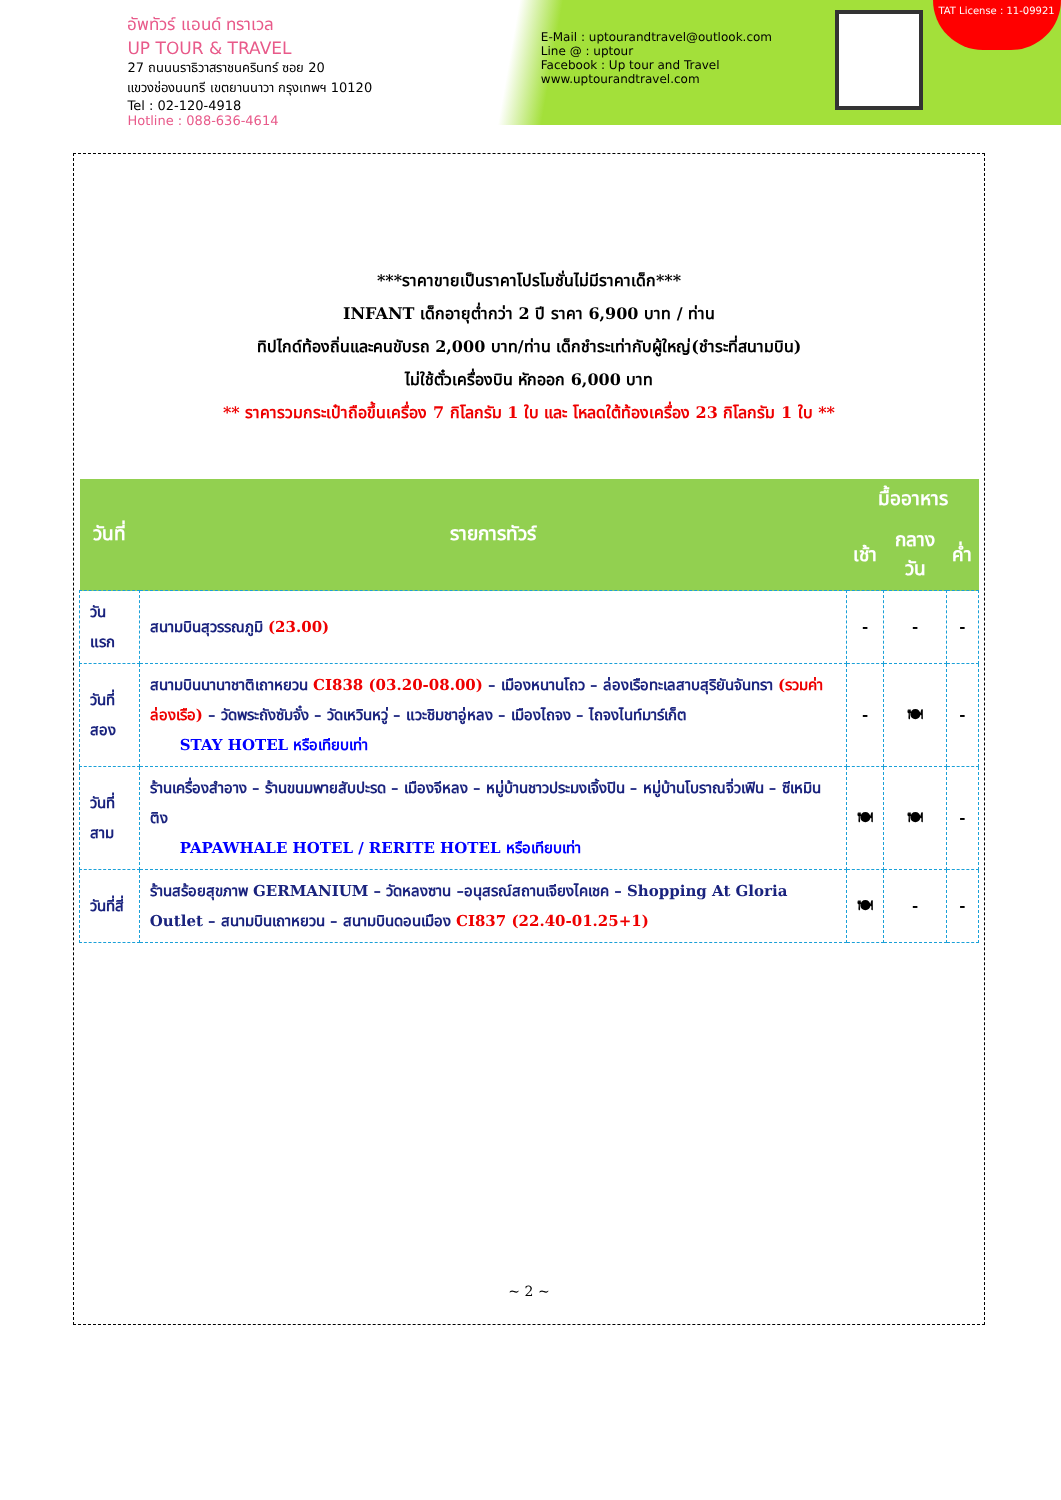อัพทัวร์ แอนด์ ทราเวล
UP TOUR & TRAVEL
27 ถนนนราธิวาสราชนครินทร์ ซอย 20
แขวงช่องนนทรี เขตยานนาวา กรุงเทพฯ 10120
Tel : 02-120-4918
Hotline : 088-636-4614
E-Mail : uptourandtravel@outlook.com
Line @ : uptour
Facebook : Up tour and Travel
www.uptourandtravel.com
TAT License : 11-09921
***ราคาขายเป็นราคาโปรโมชั่นไม่มีราคาเด็ก***
INFANT เด็กอายุต่ำกว่า 2 ปี ราคา 6,900 บาท / ท่าน
ทิปไกด์ท้องถิ่นและคนขับรถ 2,000 บาท/ท่าน เด็กชำระเท่ากับผู้ใหญ่(ชำระที่สนามบิน)
ไม่ใช้ตั๋วเครื่องบิน หักออก 6,000 บาท
** ราคารวมกระเป๋าถือขึ้นเครื่อง 7 กิโลกรัม 1 ใบ และ โหลดใต้ท้องเครื่อง 23 กิโลกรัม 1 ใบ **
| วันที่ | รายการทัวร์ | มื้ออาหาร | | |
| --- | --- | --- | --- | --- |
| | | เช้า | กลางวัน | ค่ำ |
| วันแรก | สนามบินสุวรรณภูมิ (23.00) | - | - | - |
| วันที่สอง | สนามบินนานาชาติเถาหยวน CI838 (03.20-08.00) – เมืองหนานโถว – ล่องเรือทะเลสาบสุริยันจันทรา (รวมค่าล่องเรือ) – วัดพระถังซัมจั๋ง – วัดเหวินหวู่ – แวะชิมชาอู่หลง – เมืองไถจง – ไถจงไนท์มาร์เก็ต STAY HOTEL หรือเทียบเท่า | - | 🍽 | - |
| วันที่สาม | ร้านเครื่องสำอาง – ร้านขนมพายสับปะรด – เมืองจีหลง – หมู่บ้านชาวประมงเจิ้งปิน – หมู่บ้านโบราณจิ่วเฟิน – ซีเหมินติง PAPAWHALE HOTEL / RERITE HOTEL หรือเทียบเท่า | 🍽 | 🍽 | - |
| วันที่สี่ | ร้านสร้อยสุขภาพ GERMANIUM – วัดหลงซาน –อนุสรณ์สถานเจียงไคเชค – Shopping At Gloria Outlet – สนามบินเถาหยวน – สนามบินดอนเมือง CI837 (22.40-01.25+1) | 🍽 | - | - |
~ 2 ~